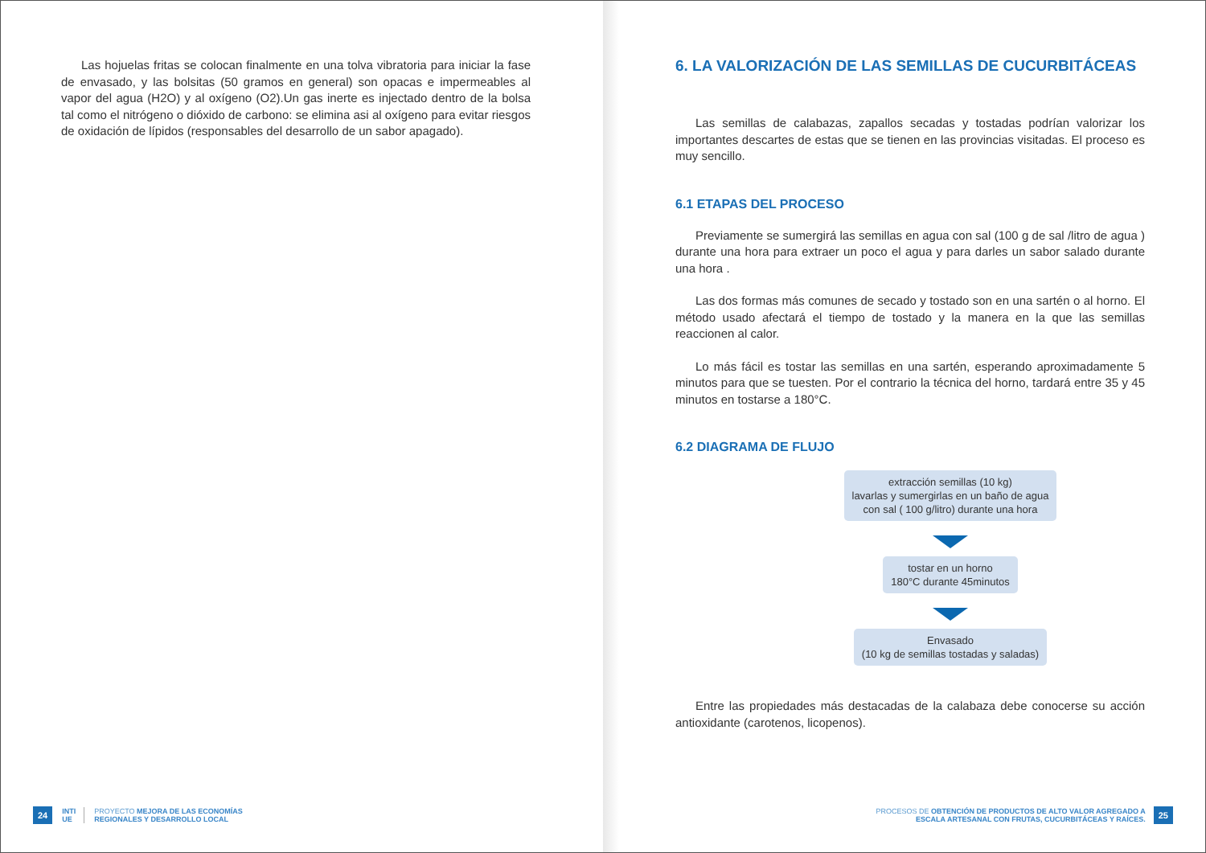Las hojuelas fritas se colocan finalmente en una tolva vibratoria para iniciar la fase de envasado, y las bolsitas (50 gramos en general) son opacas e impermeables al vapor del agua (H2O) y al oxígeno (O2).Un gas inerte es injectado dentro de la bolsa tal como el nitrógeno o dióxido de carbono: se elimina asi al oxígeno para evitar riesgos de oxidación de lípidos (responsables del desarrollo de un sabor apagado).
24 INTI
UE PROYECTO MEJORA DE LAS ECONOMÍAS
REGIONALES Y DESARROLLO LOCAL
6. LA VALORIZACIÓN DE LAS SEMILLAS DE CUCURBITÁCEAS
Las semillas de calabazas, zapallos secadas y tostadas podrían valorizar los importantes descartes de estas que se tienen en las provincias visitadas. El proceso es muy sencillo.
6.1 ETAPAS DEL PROCESO
Previamente se sumergirá las semillas en agua con sal (100 g de sal /litro de agua ) durante una hora para extraer un poco el agua y para darles un sabor salado durante una hora .
Las dos formas más comunes de secado y tostado son en una sartén o al horno. El método usado afectará el tiempo de tostado y la manera en la que las semillas reaccionen al calor.
Lo más fácil es tostar las semillas en una sartén, esperando aproximadamente 5 minutos para que se tuesten. Por el contrario la técnica del horno, tardará entre 35 y 45 minutos en tostarse a 180°C.
6.2 DIAGRAMA DE FLUJO
extracción semillas (10 kg)
lavarlas y sumergirlas en un baño de agua
con sal ( 100 g/litro) durante una hora
tostar en un horno
180°C durante 45minutos
Envasado
(10 kg de semillas tostadas y saladas)
Entre las propiedades más destacadas de la calabaza debe conocerse su acción antioxidante (carotenos, licopenos).
PROCESOS DE OBTENCIÓN DE PRODUCTOS DE ALTO VALOR AGREGADO A
ESCALA ARTESANAL CON FRUTAS, CUCURBITÁCEAS Y RAÍCES. 25